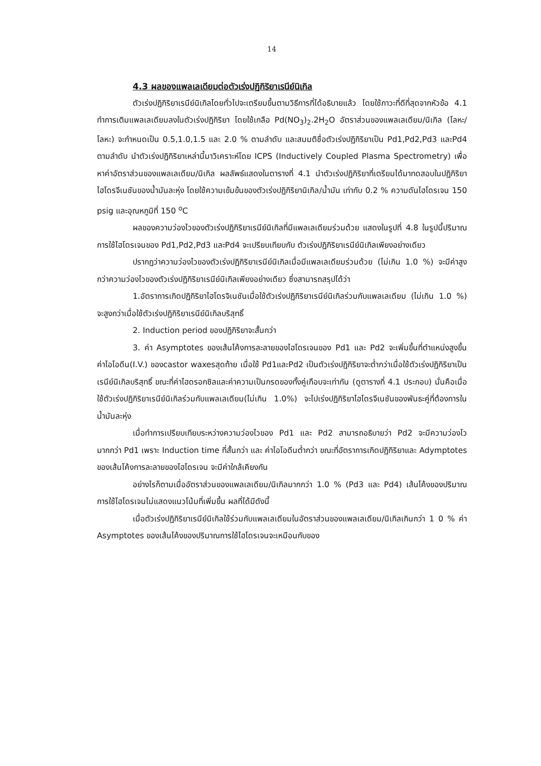14
4.3 ผลของแพลเลเดียมต่อตัวเร่งปฏิกิริยาเรนีย์นิเกิล
ตัวเร่งปฏิกิริยาเรนีย์นิเกิลโดยทั่วไปจะเตรียมขึ้นตามวิธีการที่ได้อธิบายแล้ว โดยใช้ภาวะที่ดีที่สุดจากหัวข้อ 4.1 ทำการเติมแพลเลเดียมลงในตัวเร่งปฏิกิริยา โดยใช้เกลือ Pd(NO<sub>3</sub>)<sub>2</sub>.2H<sub>2</sub>O อัตราส่วนของแพลเลเดียม/นิเกิล (โลหะ/โลหะ) จะกำหนดเป็น 0.5,1.0,1.5 และ 2.0 % ตามลำดับ และสมมติชื่อตัวเร่งปฏิกิริยาเป็น Pd1,Pd2,Pd3 และPd4 ตามลำดับ นำตัวเร่งปฏิกิริยาเหล่านี้มาวิเคราะห์โดย ICPS (Inductively Coupled Plasma Spectrometry) เพื่อหาค่าอัตราส่วนของแพลเลเดียม/นิเกิล ผลลัพธ์แสดงในตารางที่ 4.1 นำตัวเร่งปฏิกิริยาที่เตรียมได้มาทดสอบในปฏิกิริยาไฮโดรจีเนชันของน้ำมันละหุ่ง โดยใช้ความเข้มข้นของตัวเร่งปฏิกิริยานิเกิล/น้ำมัน เท่ากับ 0.2 % ความดันไฮโดรเจน 150 psig และอุณหภูมิที่ 150 <sup>o</sup>C
ผลของความว่องไวของตัวเร่งปฏิกิริยาเรนีย์นิเกิลที่มีแพลเลเดียมร่วมด้วย แสดงในรูปที่ 4.8 ในรูปนี้ปริมาณการใช้ไฮโดรเจนของ Pd1,Pd2,Pd3 และPd4 จะเปรียบเทียบกับ ตัวเร่งปฏิกิริยาเรนีย์นิเกิลเพียงอย่างเดียว
ปรากฏว่าความว่องไวของตัวเร่งปฏิกิริยาเรนีย์นิเกิลเมื่อมีแพลเลเดียมร่วมด้วย (ไม่เกิน 1.0 %) จะมีค่าสูงกว่าความว่องไวของตัวเร่งปฏิกิริยาเรนีย์นิเกิลเพียงอย่างเดียว ซึ่งสามารถสรุปได้ว่า
1.อัตราการเกิดปฏิกิริยาไฮโดรจิเนชันเมื่อใช้ตัวเร่งปฏิกิริยาเรนีย์นิเกิลร่วมกับแพลเลเดียม (ไม่เกิน 1.0 %) จะสูงกว่าเมื่อใช้ตัวเร่งปฏิกิริยาเรนีย์นิเกิลบริสุทธิ์
2. Induction period ของปฏิกิริยาจะสั้นกว่า
3. ค่า Asymptotes ของเส้นโค้งการละลายของไฮโดรเจนของ Pd1 และ Pd2 จะเพิ่มขึ้นที่ตำแหน่งสูงขึ้น ค่าไอโอดีน(I.V.) ของcastor waxesสุดท้าย เมื่อใช้ Pd1และPd2 เป็นตัวเร่งปฏิกิริยาจะต่ำกว่าเมื่อใช้ตัวเร่งปฏิกิริยาเป็นเรนีย์นิเกิลบริสุทธิ์ ขณะที่ค่าไฮดรอกซิลและค่าความเป็นกรดของทั้งคู่เกือบจะเท่ากัน (ดูตารางที่ 4.1 ประกอบ) นั่นคือเมื่อใช้ตัวเร่งปฏิกิริยาเรนีย์นิเกิลร่วมกับแพลเลเดียม(ไม่เกิน 1.0%) จะไปเร่งปฏิกิริยาไฮโดรจีเนชันของพันธะคู่ที่ต้องการในน้ำมันละหุ่ง
เมื่อทำการเปรียบเทียบระหว่างความว่องไวของ Pd1 และ Pd2 สามารถอธิบายว่า Pd2 จะมีความว่องไวมากกว่า Pd1 เพราะ Induction time ที่สั้นกว่า และ ค่าไอโอดีนต่ำกว่า ขณะที่อัตราการเกิดปฏิกิริยาและ Adymptotes ของเส้นโค้งการละลายของไฮโดรเจน จะมีค่าใกล้เคียงกัน
อย่างไรก็ตามเมื่ออัตราส่วนของแพลเลเดียม/นิเกิลมากกว่า 1.0 % (Pd3 และ Pd4) เส้นโค้งของปริมาณการใช้ไฮโดรเจนไม่แสดงแนวโน้มที่เพิ่มขึ้น ผลที่ได้มีดังนี้
เมื่อตัวเร่งปฏิกิริยาเรนีย์นิเกิลใช้ร่วมกับแพลเลเดียมในอัตราส่วนของแพลเลเดียม/นิเกิลเกินกว่า 1 0 % ค่า Asymptotes ของเส้นโค้งของปริมาณการใช้ไฮโดรเจนจะเหมือนกับของ